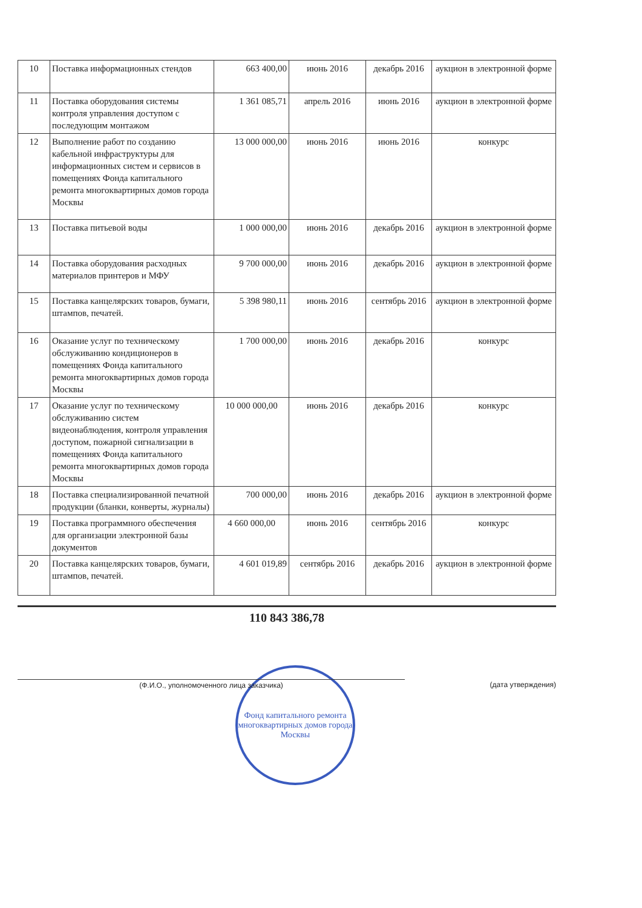| 10 | Поставка информационных стендов | 663 400,00 | июнь 2016 | декабрь 2016 | аукцион в электронной форме |
| 11 | Поставка оборудования системы контроля управления доступом с последующим монтажом | 1 361 085,71 | апрель 2016 | июнь 2016 | аукцион в электронной форме |
| 12 | Выполнение работ по созданию кабельной инфраструктуры для информационных систем и сервисов в помещениях Фонда капитального ремонта многоквартирных домов города Москвы | 13 000 000,00 | июнь 2016 | июнь 2016 | конкурс |
| 13 | Поставка питьевой воды | 1 000 000,00 | июнь 2016 | декабрь 2016 | аукцион в электронной форме |
| 14 | Поставка оборудования расходных материалов принтеров и МФУ | 9 700 000,00 | июнь 2016 | декабрь 2016 | аукцион в электронной форме |
| 15 | Поставка канцелярских товаров, бумаги, штампов, печатей. | 5 398 980,11 | июнь 2016 | сентябрь 2016 | аукцион в электронной форме |
| 16 | Оказание услуг по техническому обслуживанию кондиционеров в помещениях Фонда капитального ремонта многоквартирных домов города Москвы | 1 700 000,00 | июнь 2016 | декабрь 2016 | конкурс |
| 17 | Оказание услуг по техническому обслуживанию систем видеонаблюдения, контроля управления доступом, пожарной сигнализации в помещениях Фонда капитального ремонта многоквартирных домов города Москвы | 10 000 000,00 | июнь 2016 | декабрь 2016 | конкурс |
| 18 | Поставка специализированной печатной продукции (бланки, конверты, журналы) | 700 000,00 | июнь 2016 | декабрь 2016 | аукцион в электронной форме |
| 19 | Поставка программного обеспечения для организации электронной базы документов | 4 660 000,00 | июнь 2016 | сентябрь 2016 | конкурс |
| 20 | Поставка канцелярских товаров, бумаги, штампов, печатей. | 4 601 019,89 | сентябрь 2016 | декабрь 2016 | аукцион в электронной форме |
110 843 386,78
(Ф.И.О., уполномоченного лица заказчика) (дата утверждения)
Фонд капитального ремонта многоквартирных домов города Москвы